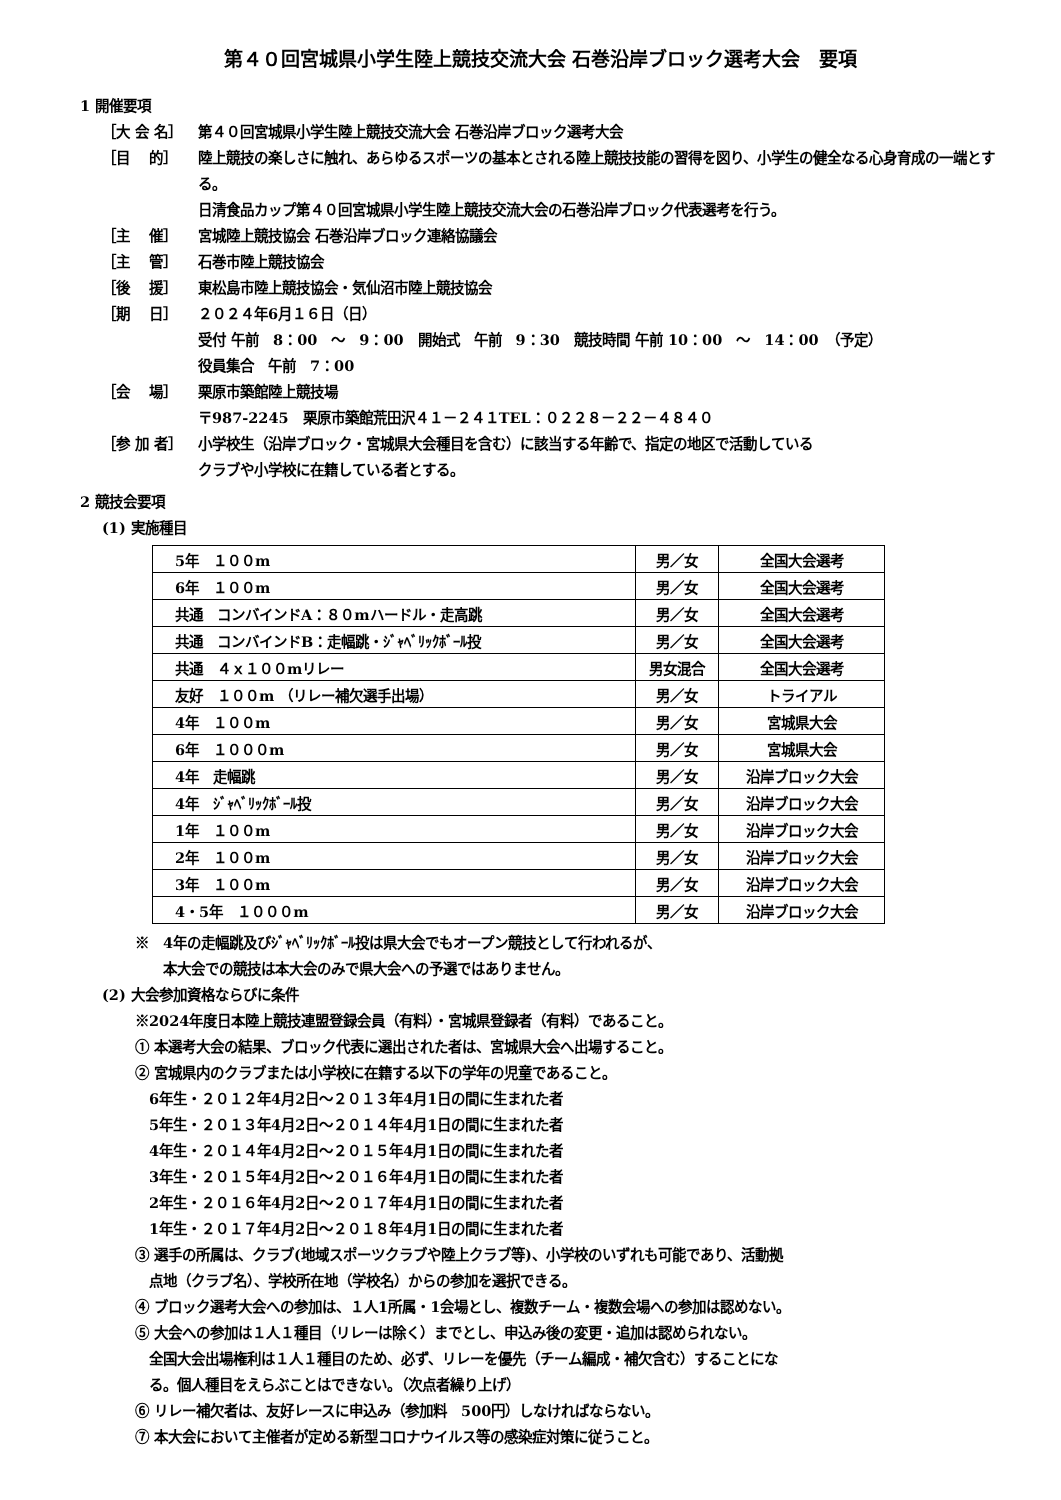第４０回宮城県小学生陸上競技交流大会 石巻沿岸ブロック選考大会　要項
1 開催要項
［大 会 名］ 第４０回宮城県小学生陸上競技交流大会 石巻沿岸ブロック選考大会
［目　 的］ 陸上競技の楽しさに触れ、あらゆるスポーツの基本とされる陸上競技技能の習得を図り、小学生の健全なる心身育成の一端とする。
日清食品カップ第４０回宮城県小学生陸上競技交流大会の石巻沿岸ブロック代表選考を行う。
［主　 催］ 宮城陸上競技協会 石巻沿岸ブロック連絡協議会
［主　 管］ 石巻市陸上競技協会
［後　 援］ 東松島市陸上競技協会・気仙沼市陸上競技協会
［期　 日］ ２０２４年6月１６日（日）
受付 午前　8：00　～　9：00　開始式　午前　9：30　競技時間 午前 10：00　～　14：00　（予定）
役員集合　午前　7：00
［会　 場］ 栗原市築館陸上競技場
〒987-2245　栗原市築館荒田沢４１－２４１TEL：０２２８－２２－４８４０
［参 加 者］ 小学校生（沿岸ブロック・宮城県大会種目を含む）に該当する年齢で、指定の地区で活動している
クラブや小学校に在籍している者とする。
2 競技会要項
(1) 実施種目
| 5年 １００m | 男／女 | 全国大会選考 |
| 6年 １００m | 男／女 | 全国大会選考 |
| 共通 コンバインドA：８０mハードル・走高跳 | 男／女 | 全国大会選考 |
| 共通 コンバインドB：走幅跳・ｼﾞｬﾍﾞﾘｯｸﾎﾞｰﾙ投 | 男／女 | 全国大会選考 |
| 共通 ４ｘ１００mリレー | 男女混合 | 全国大会選考 |
| 友好 １００m （リレー補欠選手出場） | 男／女 | トライアル |
| 4年 １００m | 男／女 | 宮城県大会 |
| 6年 １０００m | 男／女 | 宮城県大会 |
| 4年 走幅跳 | 男／女 | 沿岸ブロック大会 |
| 4年 ｼﾞｬﾍﾞﾘｯｸﾎﾞｰﾙ投 | 男／女 | 沿岸ブロック大会 |
| 1年 １００m | 男／女 | 沿岸ブロック大会 |
| 2年 １００m | 男／女 | 沿岸ブロック大会 |
| 3年 １００m | 男／女 | 沿岸ブロック大会 |
| 4・5年 １０００m | 男／女 | 沿岸ブロック大会 |
※　4年の走幅跳及びｼﾞｬﾍﾞﾘｯｸﾎﾞｰﾙ投は県大会でもオープン競技として行われるが、
　　本大会での競技は本大会のみで県大会への予選ではありません。
(2) 大会参加資格ならびに条件
※2024年度日本陸上競技連盟登録会員（有料）・宮城県登録者（有料）であること。
① 本選考大会の結果、ブロック代表に選出された者は、宮城県大会へ出場すること。
② 宮城県内のクラブまたは小学校に在籍する以下の学年の児童であること。
　6年生・２０１２年4月2日～２０１３年4月1日の間に生まれた者
　5年生・２０１３年4月2日～２０１４年4月1日の間に生まれた者
　4年生・２０１４年4月2日～２０１５年4月1日の間に生まれた者
　3年生・２０１５年4月2日～２０１６年4月1日の間に生まれた者
　2年生・２０１６年4月2日～２０１７年4月1日の間に生まれた者
　1年生・２０１７年4月2日～２０１８年4月1日の間に生まれた者
③ 選手の所属は、クラブ(地域スポーツクラブや陸上クラブ等)、小学校のいずれも可能であり、活動拠
　点地（クラブ名）、学校所在地（学校名）からの参加を選択できる。
④ ブロック選考大会への参加は、１人1所属・1会場とし、複数チーム・複数会場への参加は認めない。
⑤ 大会への参加は１人１種目（リレーは除く）までとし、申込み後の変更・追加は認められない。
　全国大会出場権利は１人１種目のため、必ず、リレーを優先（チーム編成・補欠含む）することにな
　る。個人種目をえらぶことはできない。（次点者繰り上げ）
⑥ リレー補欠者は、友好レースに申込み（参加料　500円）しなければならない。
⑦ 本大会において主催者が定める新型コロナウイルス等の感染症対策に従うこと。